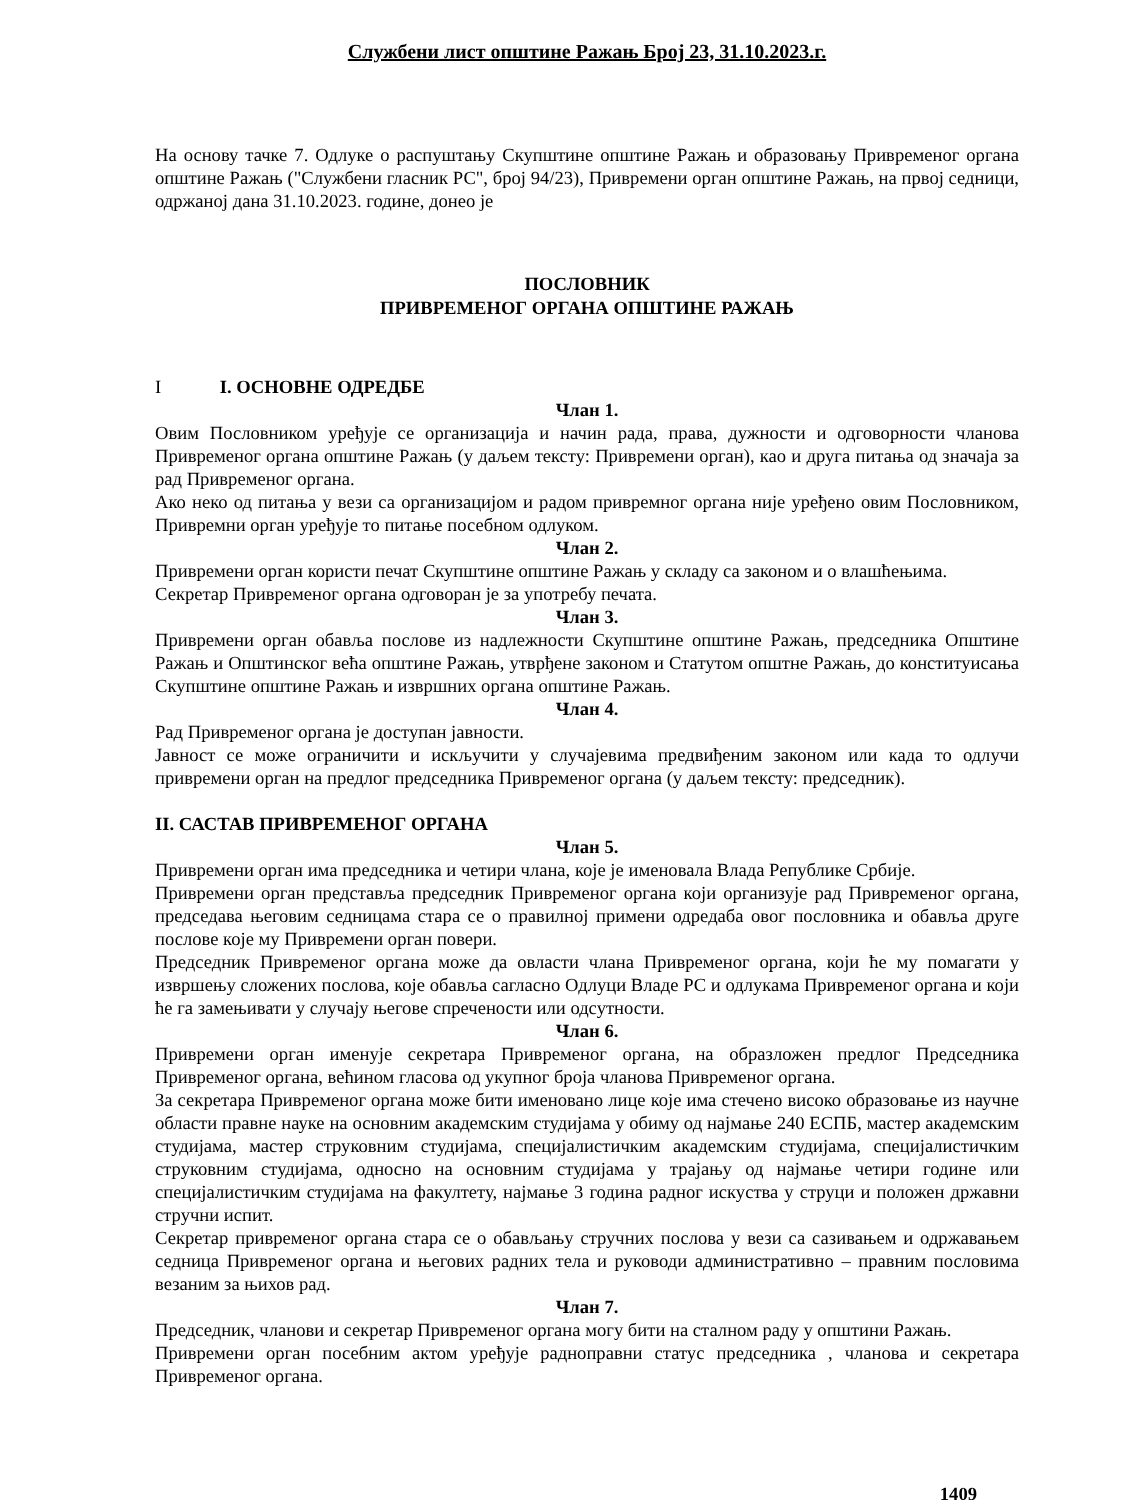Службени лист општине Ражањ Број 23, 31.10.2023.г.
На основу тачке 7. Одлуке о распуштању Скупштине општине Ражањ и образовању Привременог органа општине Ражањ ("Службени гласник РС", број 94/23), Привремени орган општине Ражањ, на првој седници, одржаној дана 31.10.2023. године, донео је
ПОСЛОВНИК
ПРИВРЕМЕНОГ ОРГАНА ОПШТИНЕ РАЖАЊ
I I. ОСНОВНЕ ОДРЕДБЕ
Члан 1.
Овим Пословником уређује се организација и начин рада, права, дужности и одговорности чланова Привременог органа општине Ражањ (у даљем тексту: Привремени орган), као и друга питања од значаја за рад Привременог органа.
Ако неко од питања у вези са организацијом и радом привремног органа није уређено овим Пословником, Привремни орган уређује то питање посебном одлуком.
Члан 2.
Привремени орган користи печат Скупштине општине Ражањ у складу са законом и о влашћењима.
Секретар Привременог органа одговоран је за употребу печата.
Члан 3.
Привремени орган обавља послове из надлежности Скупштине општине Ражањ, председника Општине Ражањ и Општинског већа општине Ражањ, утврђене законом и Статутом општне Ражањ, до конституисања Скупштине општине Ражањ и извршних органа општине Ражањ.
Члан 4.
Рад Привременог органа је доступан јавности.
Јавност се може ограничити и искључити у случајевима предвиђеним законом или када то одлучи привремени орган на предлог председника Привременог органа (у даљем тексту: председник).
II. САСТАВ ПРИВРЕМЕНОГ ОРГАНА
Члан 5.
Привремени орган има председника и четири члана, које је именовала Влада Републике Србије.
Привремени орган представља председник Привременог органа који организује рад Привременог органа, председава његовим седницама стара се о правилној примени одредаба овог пословника и обавља друге послове које му Привремени орган повери.
Председник Привременог органа може да овласти члана Привременог органа, који ће му помагати у извршењу сложених послова, које обавља сагласно Одлуци Владе РС и одлукама Привременог органа и који ће га замењивати у случају његове спречености или одсутности.
Члан 6.
Привремени орган именује секретара Привременог органа, на образложен предлог Председника Привременог органа, већином гласова од укупног броја чланова Привременог органа.
За секретара Привременог органа може бити именовано лице које има стечено високо образовање из научне области правне науке на основним академским студијама у обиму од најмање 240 ЕСПБ, мастер академским студијама, мастер струковним студијама, специјалистичким академским студијама, специјалистичким струковним студијама, односно на основним студијама у трајању од најмање четири године или специјалистичким студијама на факултету, најмање 3 година радног искуства у струци и положен државни стручни испит.
Секретар привременог органа стара се о обављању стручних послова у вези са сазивањем и одржавањем седница Привременог органа и његових радних тела и руководи административно – правним пословима везаним за њихов рад.
Члан 7.
Председник, чланови и секретар Привременог органа могу бити на сталном раду у општини Ражањ.
Привремени орган посебним актом уређује радноправни статус председника , чланова и секретара Привременог органа.
1409